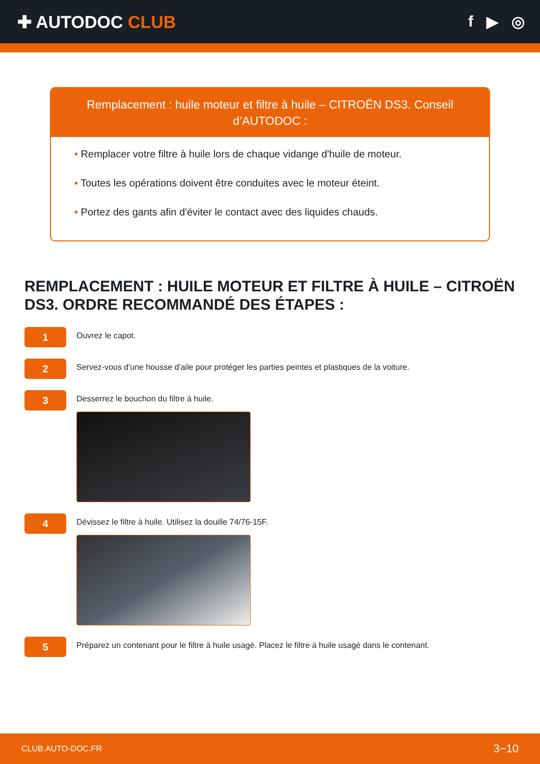✚ AUTODOC CLUB f ▶ ◎
Remplacement : huile moteur et filtre à huile – CITROËN DS3. Conseil d’AUTODOC :
• Remplacer votre filtre à huile lors de chaque vidange d'huile de moteur.
• Toutes les opérations doivent être conduites avec le moteur éteint.
• Portez des gants afin d'éviter le contact avec des liquides chauds.
REMPLACEMENT : HUILE MOTEUR ET FILTRE À HUILE – CITROËN DS3. ORDRE RECOMMANDÉ DES ÉTAPES :
1
Ouvrez le capot.
2
Servez-vous d'une housse d'aile pour protéger les parties peintes et plastiques de la voiture.
3
Desserrez le bouchon du filtre à huile.
4
Dévissez le filtre à huile. Utilisez la douille 74/76-15F.
5
Préparez un contenant pour le filtre à huile usagé. Placez le filtre à huile usagé dans le contenant.
CLUB.AUTO-DOC.FR 3−10